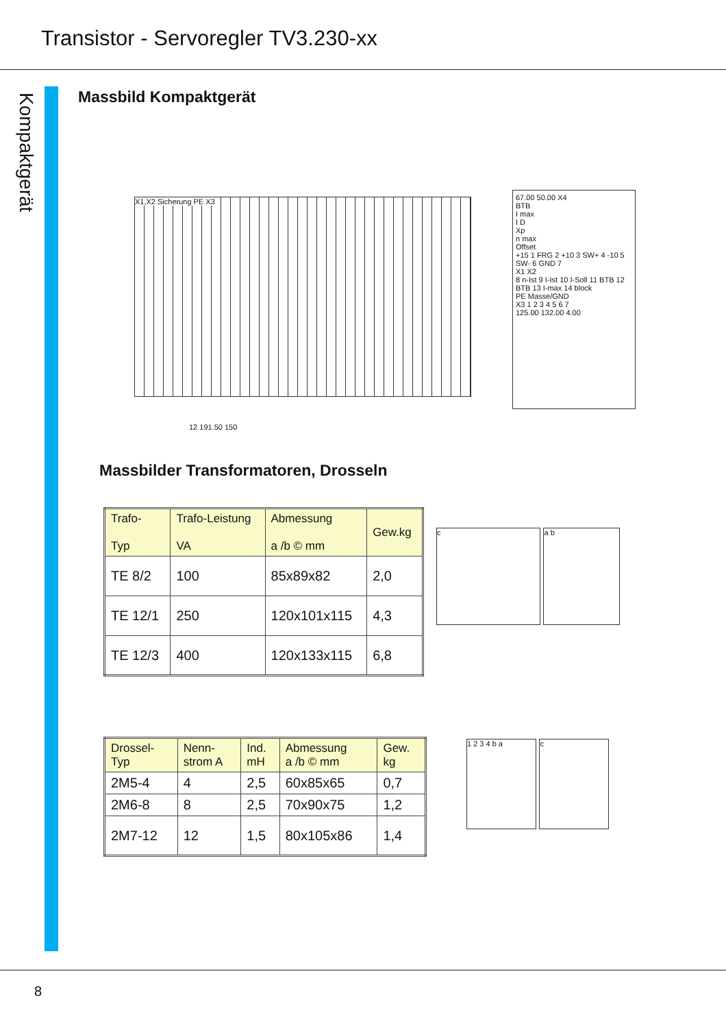Transistor - Servoregler TV3.230-xx
Kompaktgerät
Massbild Kompaktgerät
X1,X2 Sicherung PE X3
12 191.50 150
67.00 50.00 X4
BTB
I max
I D
Xp
n max
Offset
+15 1 FRG 2 +10 3 SW+ 4 -10 5 SW- 6 GND 7
X1 X2
8 n-Ist 9 I-Ist 10 I-Soll 11 BTB 12 BTB 13 I-max 14 block
PE Masse/GND
X3 1 2 3 4 5 6 7
125.00 132.00 4.00
Massbilder Transformatoren, Drosseln
| Trafo- Typ | Trafo-Leistung VA | Abmessung a /b © mm | Gew.kg |
| TE 8/2 | 100 | 85x89x82 | 2,0 |
| TE 12/1 | 250 | 120x101x115 | 4,3 |
| TE 12/3 | 400 | 120x133x115 | 6,8 |
c
a b
| Drossel- Typ | Nenn- strom A | Ind. mH | Abmessung a /b © mm | Gew. kg |
| 2M5-4 | 4 | 2,5 | 60x85x65 | 0,7 |
| 2M6-8 | 8 | 2,5 | 70x90x75 | 1,2 |
| 2M7-12 | 12 | 1,5 | 80x105x86 | 1,4 |
1 2 3 4 b a c
8